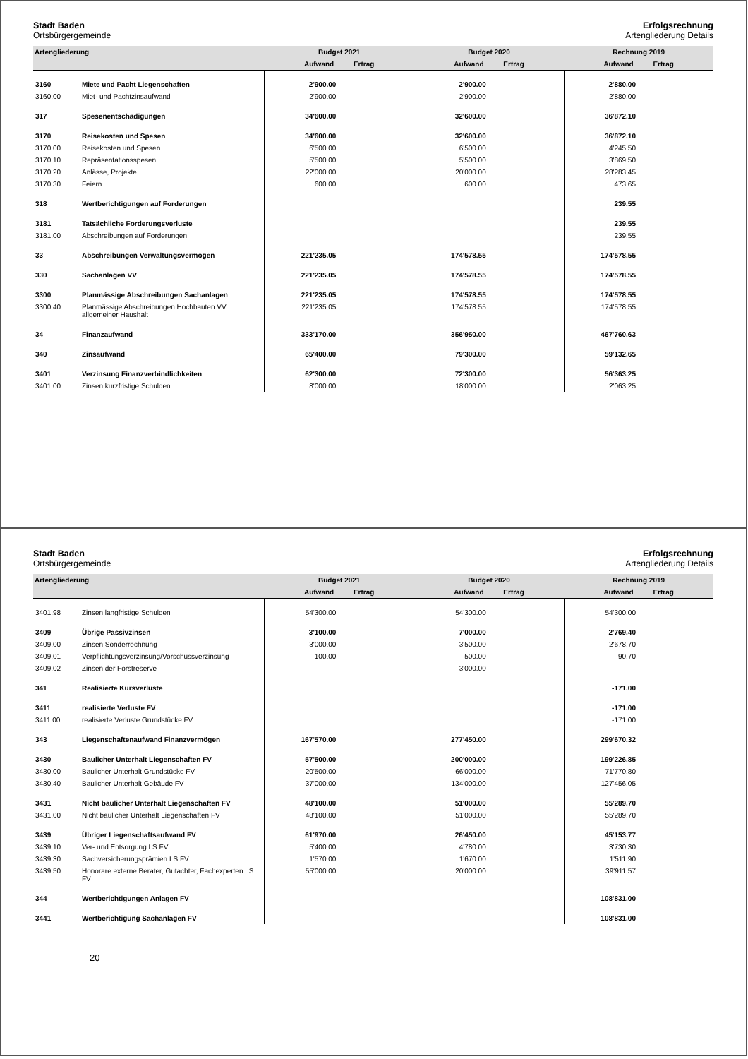Stadt Baden
Ortsbürgergemeinde
Erfolgsrechnung
Artengliederung Details
| Artengliederung | | Budget 2021 | Budget 2020 | Rechnung 2019 |
| --- | --- | --- | --- | --- |
| | | Aufwand Ertrag | Aufwand Ertrag | Aufwand Ertrag |
| 3160 | Miete und Pacht Liegenschaften | 2'900.00 | 2'900.00 | 2'880.00 |
| 3160.00 | Miet- und Pachtzinsaufwand | 2'900.00 | 2'900.00 | 2'880.00 |
| 317 | Spesenentschädigungen | 34'600.00 | 32'600.00 | 36'872.10 |
| 3170 | Reisekosten und Spesen | 34'600.00 | 32'600.00 | 36'872.10 |
| 3170.00 | Reisekosten und Spesen | 6'500.00 | 6'500.00 | 4'245.50 |
| 3170.10 | Repräsentationsspesen | 5'500.00 | 5'500.00 | 3'869.50 |
| 3170.20 | Anlässe, Projekte | 22'000.00 | 20'000.00 | 28'283.45 |
| 3170.30 | Feiern | 600.00 | 600.00 | 473.65 |
| 318 | Wertberichtigungen auf Forderungen | | | 239.55 |
| 3181 | Tatsächliche Forderungsverluste | | | 239.55 |
| 3181.00 | Abschreibungen auf Forderungen | | | 239.55 |
| 33 | Abschreibungen Verwaltungsvermögen | 221'235.05 | 174'578.55 | 174'578.55 |
| 330 | Sachanlagen VV | 221'235.05 | 174'578.55 | 174'578.55 |
| 3300 | Planmässige Abschreibungen Sachanlagen | 221'235.05 | 174'578.55 | 174'578.55 |
| 3300.40 | Planmässige Abschreibungen Hochbauten VV allgemeiner Haushalt | 221'235.05 | 174'578.55 | 174'578.55 |
| 34 | Finanzaufwand | 333'170.00 | 356'950.00 | 467'760.63 |
| 340 | Zinsaufwand | 65'400.00 | 79'300.00 | 59'132.65 |
| 3401 | Verzinsung Finanzverbindlichkeiten | 62'300.00 | 72'300.00 | 56'363.25 |
| 3401.00 | Zinsen kurzfristige Schulden | 8'000.00 | 18'000.00 | 2'063.25 |
Stadt Baden
Ortsbürgergemeinde
Erfolgsrechnung
Artengliederung Details
| Artengliederung | | Budget 2021 | Budget 2020 | Rechnung 2019 |
| --- | --- | --- | --- | --- |
| | | Aufwand Ertrag | Aufwand Ertrag | Aufwand Ertrag |
| 3401.98 | Zinsen langfristige Schulden | 54'300.00 | 54'300.00 | 54'300.00 |
| 3409 | Übrige Passivzinsen | 3'100.00 | 7'000.00 | 2'769.40 |
| 3409.00 | Zinsen Sonderrechnung | 3'000.00 | 3'500.00 | 2'678.70 |
| 3409.01 | Verpflichtungsverzinsung/Vorschussverzinsung | 100.00 | 500.00 | 90.70 |
| 3409.02 | Zinsen der Forstreserve | | 3'000.00 | |
| 341 | Realisierte Kursverluste | | | -171.00 |
| 3411 | realisierte Verluste FV | | | -171.00 |
| 3411.00 | realisierte Verluste Grundstücke FV | | | -171.00 |
| 343 | Liegenschaftenaufwand Finanzvermögen | 167'570.00 | 277'450.00 | 299'670.32 |
| 3430 | Baulicher Unterhalt Liegenschaften FV | 57'500.00 | 200'000.00 | 199'226.85 |
| 3430.00 | Baulicher Unterhalt Grundstücke FV | 20'500.00 | 66'000.00 | 71'770.80 |
| 3430.40 | Baulicher Unterhalt Gebäude FV | 37'000.00 | 134'000.00 | 127'456.05 |
| 3431 | Nicht baulicher Unterhalt Liegenschaften FV | 48'100.00 | 51'000.00 | 55'289.70 |
| 3431.00 | Nicht baulicher Unterhalt Liegenschaften FV | 48'100.00 | 51'000.00 | 55'289.70 |
| 3439 | Übriger Liegenschaftsaufwand FV | 61'970.00 | 26'450.00 | 45'153.77 |
| 3439.10 | Ver- und Entsorgung LS FV | 5'400.00 | 4'780.00 | 3'730.30 |
| 3439.30 | Sachversicherungsprämien LS FV | 1'570.00 | 1'670.00 | 1'511.90 |
| 3439.50 | Honorare externe Berater, Gutachter, Fachexperten LS FV | 55'000.00 | 20'000.00 | 39'911.57 |
| 344 | Wertberichtigungen Anlagen FV | | | 108'831.00 |
| 3441 | Wertberichtigung Sachanlagen FV | | | 108'831.00 |
20